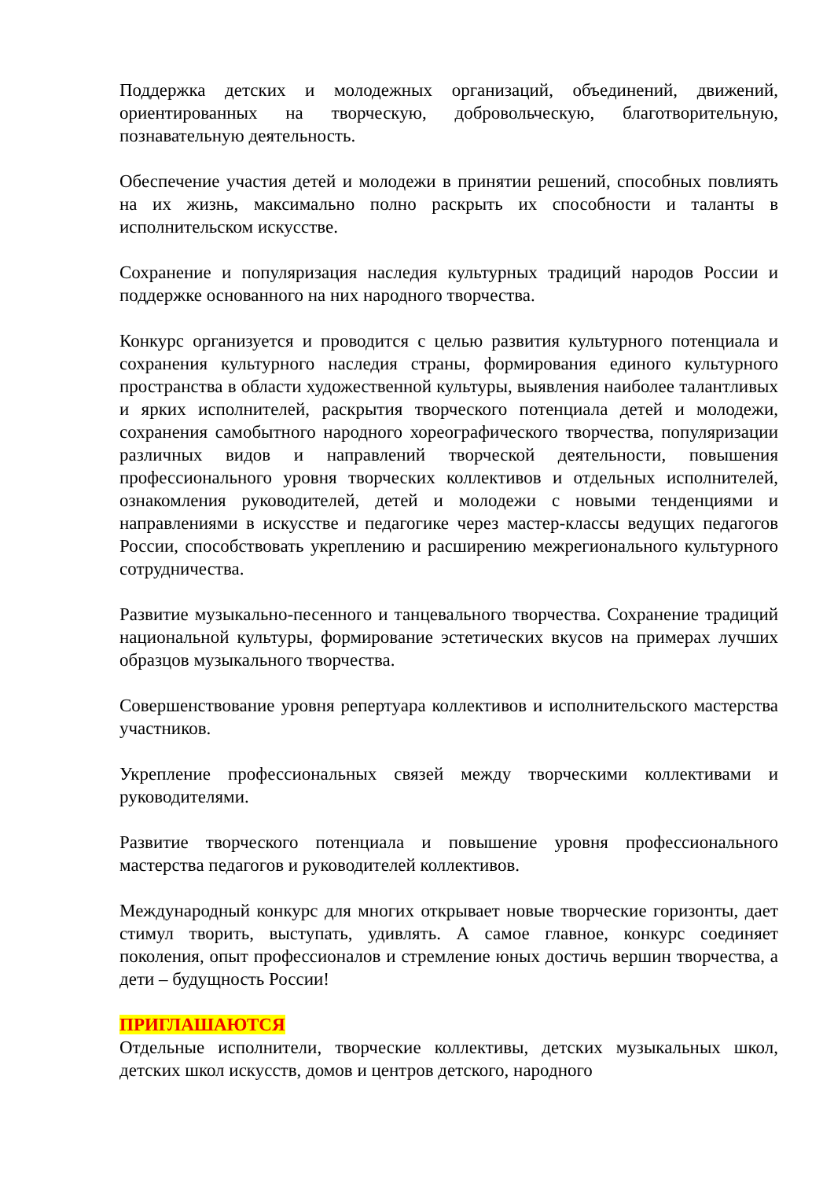Поддержка детских и молодежных организаций, объединений, движений, ориентированных на творческую, добровольческую, благотворительную, познавательную деятельность.
Обеспечение участия детей и молодежи в принятии решений, способных повлиять на их жизнь, максимально полно раскрыть их способности и таланты в исполнительском искусстве.
Сохранение и популяризация наследия культурных традиций народов России и поддержке основанного на них народного творчества.
Конкурс организуется и проводится с целью развития культурного потенциала и сохранения культурного наследия страны, формирования единого культурного пространства в области художественной культуры, выявления наиболее талантливых и ярких исполнителей, раскрытия творческого потенциала детей и молодежи, сохранения самобытного народного хореографического творчества, популяризации различных видов и направлений творческой деятельности, повышения профессионального уровня творческих коллективов и отдельных исполнителей, ознакомления руководителей, детей и молодежи с новыми тенденциями и направлениями в искусстве и педагогике через мастер-классы ведущих педагогов России, способствовать укреплению и расширению межрегионального культурного сотрудничества.
Развитие музыкально-песенного и танцевального творчества. Сохранение традиций национальной культуры, формирование эстетических вкусов на примерах лучших образцов музыкального творчества.
Совершенствование уровня репертуара коллективов и исполнительского мастерства участников.
Укрепление профессиональных связей между творческими коллективами и руководителями.
Развитие творческого потенциала и повышение уровня профессионального мастерства педагогов и руководителей коллективов.
Международный конкурс для многих открывает новые творческие горизонты, дает стимул творить, выступать, удивлять. А самое главное, конкурс соединяет поколения, опыт профессионалов и стремление юных достичь вершин творчества, а дети – будущность России!
ПРИГЛАШАЮТСЯ
Отдельные исполнители, творческие коллективы, детских музыкальных школ, детских школ искусств, домов и центров детского, народного